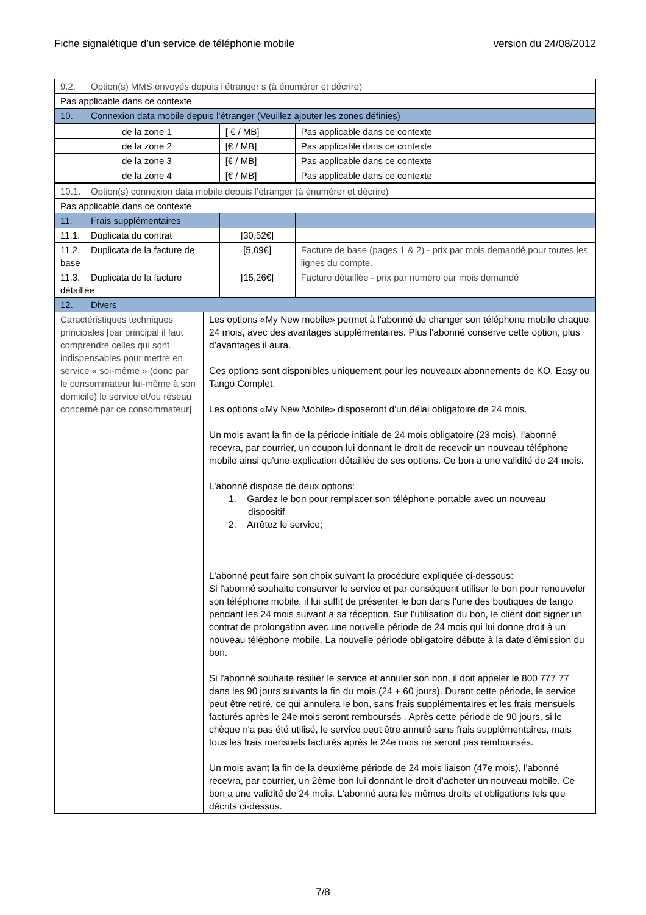Fiche signalétique d’un service de téléphonie mobile version du 24/08/2012
| 9.2. Option(s) MMS envoyés depuis l’étranger s (à énumérer et décrire) | | | |
| Pas applicable dans ce contexte | | | |
| 10. Connexion data mobile depuis l’étranger (Veuillez ajouter les zones définies) | | | |
| de la zone 1 | | [ € / MB] | Pas applicable dans ce contexte |
| de la zone 2 | | [€ / MB] | Pas applicable dans ce contexte |
| de la zone 3 | | [€ / MB] | Pas applicable dans ce contexte |
| de la zone 4 | | [€ / MB] | Pas applicable dans ce contexte |
| 10.1. Option(s) connexion data mobile depuis l’étranger (à énumérer et décrire) | | | |
| Pas applicable dans ce contexte | | | |
| 11. Frais supplémentaires | | | |
| 11.1. Duplicata du contrat | | [30,52€] | |
| 11.2. Duplicata de la facture de base | | [5,09€] | Facture de base (pages 1 & 2) - prix par mois demandé pour toutes les lignes du compte. |
| 11.3. Duplicata de la facture détaillée | | [15,26€] | Facture détaillée - prix par numéro par mois demandé |
| 12. Divers | | | |
| Caractéristiques techniques principales [par principal il faut comprendre celles qui sont indispensables pour mettre en service « soi-même » (donc par le consommateur lui-même à son domicile) le service et/ou réseau concerné par ce consommateur] | Les options «My New mobile» permet à l'abonné de changer son téléphone mobile chaque 24 mois, avec des avantages supplémentaires. Plus l'abonné conserve cette option, plus d’avantages il aura. Ces options sont disponibles uniquement pour les nouveaux abonnements de KO, Easy ou Tango Complet. Les options «My New Mobile» disposeront d'un délai obligatoire de 24 mois. Un mois avant la fin de la période initiale de 24 mois obligatoire (23 mois), l'abonné recevra, par courrier, un coupon lui donnant le droit de recevoir un nouveau téléphone mobile ainsi qu'une explication détaillée de ses options. Ce bon a une validité de 24 mois. L'abonné dispose de deux options: 1. Gardez le bon pour remplacer son téléphone portable avec un nouveau dispositif 2. Arrêtez le service; L'abonné peut faire son choix suivant la procédure expliquée ci-dessous: Si l'abonné souhaite conserver le service et par conséquent utiliser le bon pour renouveler son téléphone mobile, il lui suffit de présenter le bon dans l'une des boutiques de tango pendant les 24 mois suivant a sa réception. Sur l'utilisation du bon, le client doit signer un contrat de prolongation avec une nouvelle période de 24 mois qui lui donne droit à un nouveau téléphone mobile. La nouvelle période obligatoire débute à la date d'émission du bon. Si l'abonné souhaite résilier le service et annuler son bon, il doit appeler le 800 777 77 dans les 90 jours suivants la fin du mois (24 + 60 jours). Durant cette période, le service peut être retiré, ce qui annulera le bon, sans frais supplémentaires et les frais mensuels facturés après le 24e mois seront remboursés . Après cette période de 90 jours, si le chèque n'a pas été utilisé, le service peut être annulé sans frais supplémentaires, mais tous les frais mensuels facturés après le 24e mois ne seront pas remboursés. Un mois avant la fin de la deuxième période de 24 mois liaison (47e mois), l'abonné recevra, par courrier, un 2ème bon lui donnant le droit d'acheter un nouveau mobile. Ce bon a une validité de 24 mois. L'abonné aura les mêmes droits et obligations tels que décrits ci-dessus. | | |
7/8